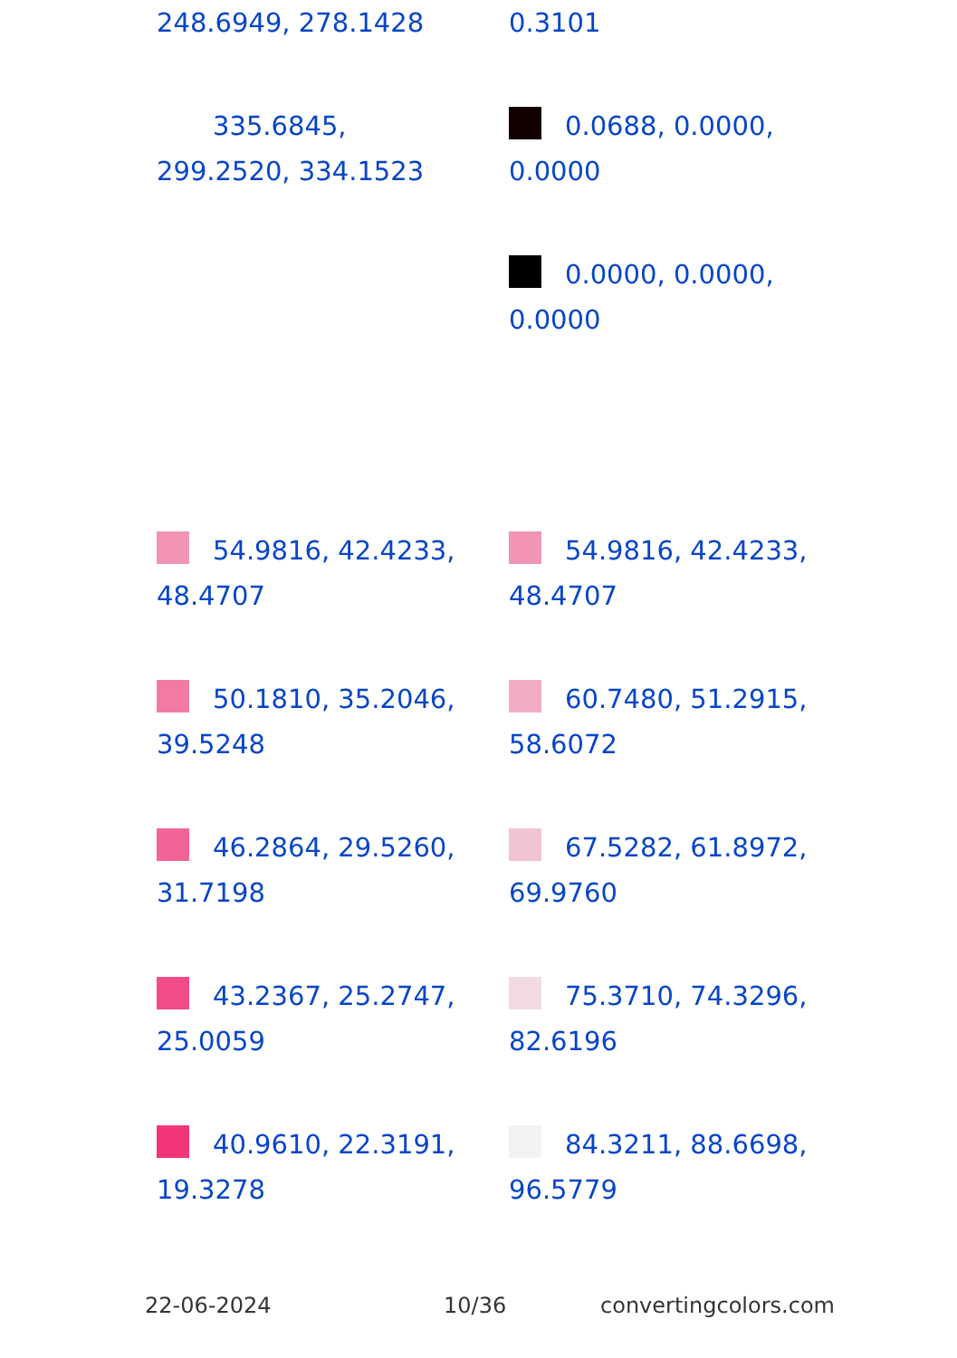248.6949, 278.1428 0.3101
335.6845, 299.2520, 334.1523
0.0688, 0.0000, 0.0000
0.0000, 0.0000, 0.0000
54.9816, 42.4233, 48.4707
54.9816, 42.4233, 48.4707
50.1810, 35.2046, 39.5248
60.7480, 51.2915, 58.6072
46.2864, 29.5260, 31.7198
67.5282, 61.8972, 69.9760
43.2367, 25.2747, 25.0059
75.3710, 74.3296, 82.6196
40.9610, 22.3191, 19.3278
84.3211, 88.6698, 96.5779
22-06-2024 10/36 convertingcolors.com